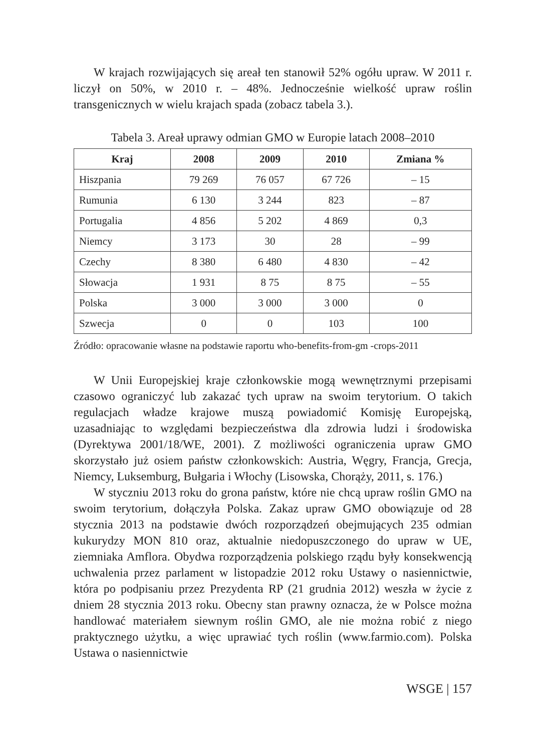W krajach rozwijających się areał ten stanowił 52% ogółu upraw. W 2011 r. liczył on 50%, w 2010 r. – 48%. Jednocześnie wielkość upraw roślin transgenicznych w wielu krajach spada (zobacz tabela 3.).
Tabela 3. Areał uprawy odmian GMO w Europie latach 2008–2010
| Kraj | 2008 | 2009 | 2010 | Zmiana % |
| --- | --- | --- | --- | --- |
| Hiszpania | 79 269 | 76 057 | 67 726 | – 15 |
| Rumunia | 6 130 | 3 244 | 823 | – 87 |
| Portugalia | 4 856 | 5 202 | 4 869 | 0,3 |
| Niemcy | 3 173 | 30 | 28 | – 99 |
| Czechy | 8 380 | 6 480 | 4 830 | – 42 |
| Słowacja | 1 931 | 8 75 | 8 75 | – 55 |
| Polska | 3 000 | 3 000 | 3 000 | 0 |
| Szwecja | 0 | 0 | 103 | 100 |
Źródło: opracowanie własne na podstawie raportu who-benefits-from-gm -crops-2011
W Unii Europejskiej kraje członkowskie mogą wewnętrznymi przepisami czasowo ograniczyć lub zakazać tych upraw na swoim terytorium. O takich regulacjach władze krajowe muszą powiadomić Komisję Europejską, uzasadniając to względami bezpieczeństwa dla zdrowia ludzi i środowiska (Dyrektywa 2001/18/WE, 2001). Z możliwości ograniczenia upraw GMO skorzystało już osiem państw członkowskich: Austria, Węgry, Francja, Grecja, Niemcy, Luksemburg, Bułgaria i Włochy (Lisowska, Chorąży, 2011, s. 176.)
W styczniu 2013 roku do grona państw, które nie chcą upraw roślin GMO na swoim terytorium, dołączyła Polska. Zakaz upraw GMO obowiązuje od 28 stycznia 2013 na podstawie dwóch rozporządzeń obejmujących 235 odmian kukurydzy MON 810 oraz, aktualnie niedopuszczonego do upraw w UE, ziemniaka Amflora. Obydwa rozporządzenia polskiego rządu były konsekwencją uchwalenia przez parlament w listopadzie 2012 roku Ustawy o nasiennictwie, która po podpisaniu przez Prezydenta RP (21 grudnia 2012) weszła w życie z dniem 28 stycznia 2013 roku. Obecny stan prawny oznacza, że w Polsce można handlować materiałem siewnym roślin GMO, ale nie można robić z niego praktycznego użytku, a więc uprawiać tych roślin (www.farmio.com). Polska Ustawa o nasiennictwie
WSGE | 157